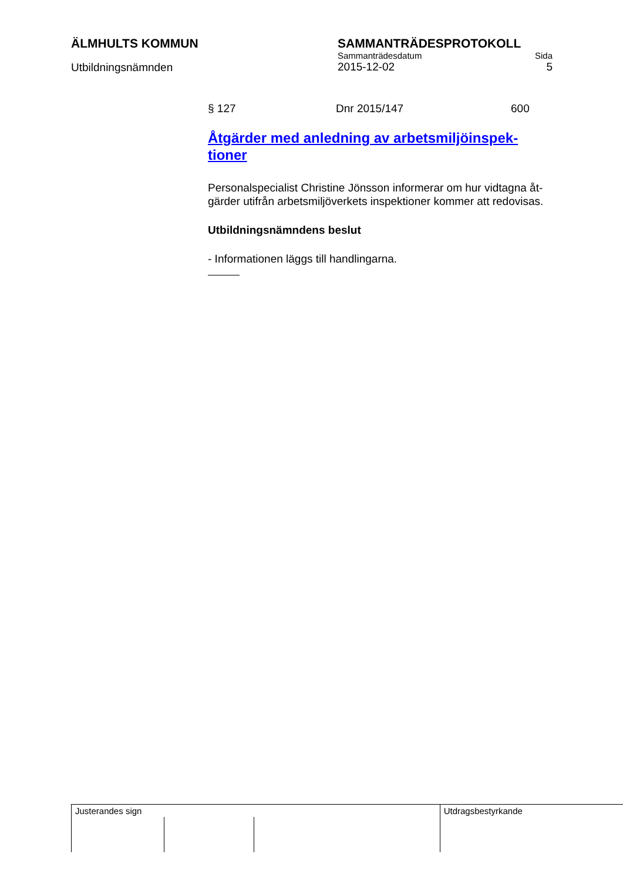ÄLMHULTS KOMMUN SAMMANTRÄDESPROTOKOLL
Utbildningsnämnden
Sammanträdesdatum Sida
2015-12-02 5
§ 127 Dnr 2015/147 600
Åtgärder med anledning av arbetsmiljöinspek-
tioner
Personalspecialist Christine Jönsson informerar om hur vidtagna åt-
gärder utifrån arbetsmiljöverkets inspektioner kommer att redovisas.
Utbildningsnämndens beslut
- Informationen läggs till handlingarna.
| Justerandes sign | | | Utdragsbestyrkande |